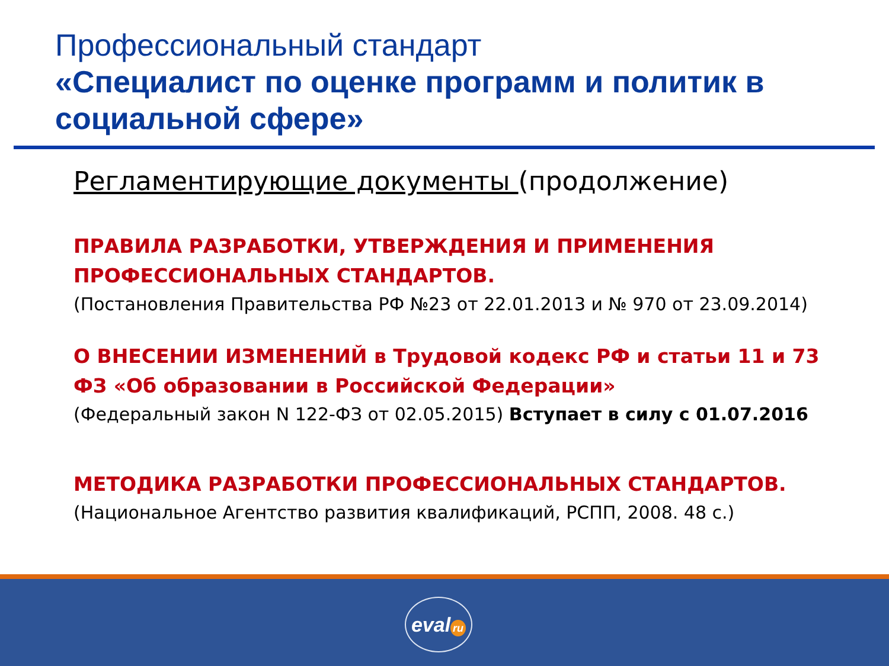Профессиональный стандарт
«Специалист по оценке программ и политик в социальной сфере»
Регламентирующие документы (продолжение)
ПРАВИЛА РАЗРАБОТКИ, УТВЕРЖДЕНИЯ И ПРИМЕНЕНИЯ ПРОФЕССИОНАЛЬНЫХ СТАНДАРТОВ.
(Постановления Правительства РФ №23 от 22.01.2013 и № 970 от 23.09.2014)
О ВНЕСЕНИИ ИЗМЕНЕНИЙ в Трудовой кодекс РФ и статьи 11 и 73 ФЗ «Об образовании в Российской Федерации»
(Федеральный закон N 122-ФЗ от 02.05.2015) Вступает в силу с 01.07.2016
МЕТОДИКА РАЗРАБОТКИ ПРОФЕССИОНАЛЬНЫХ СТАНДАРТОВ.
(Национальное Агентство развития квалификаций, РСПП, 2008. 48 с.)
eval ru